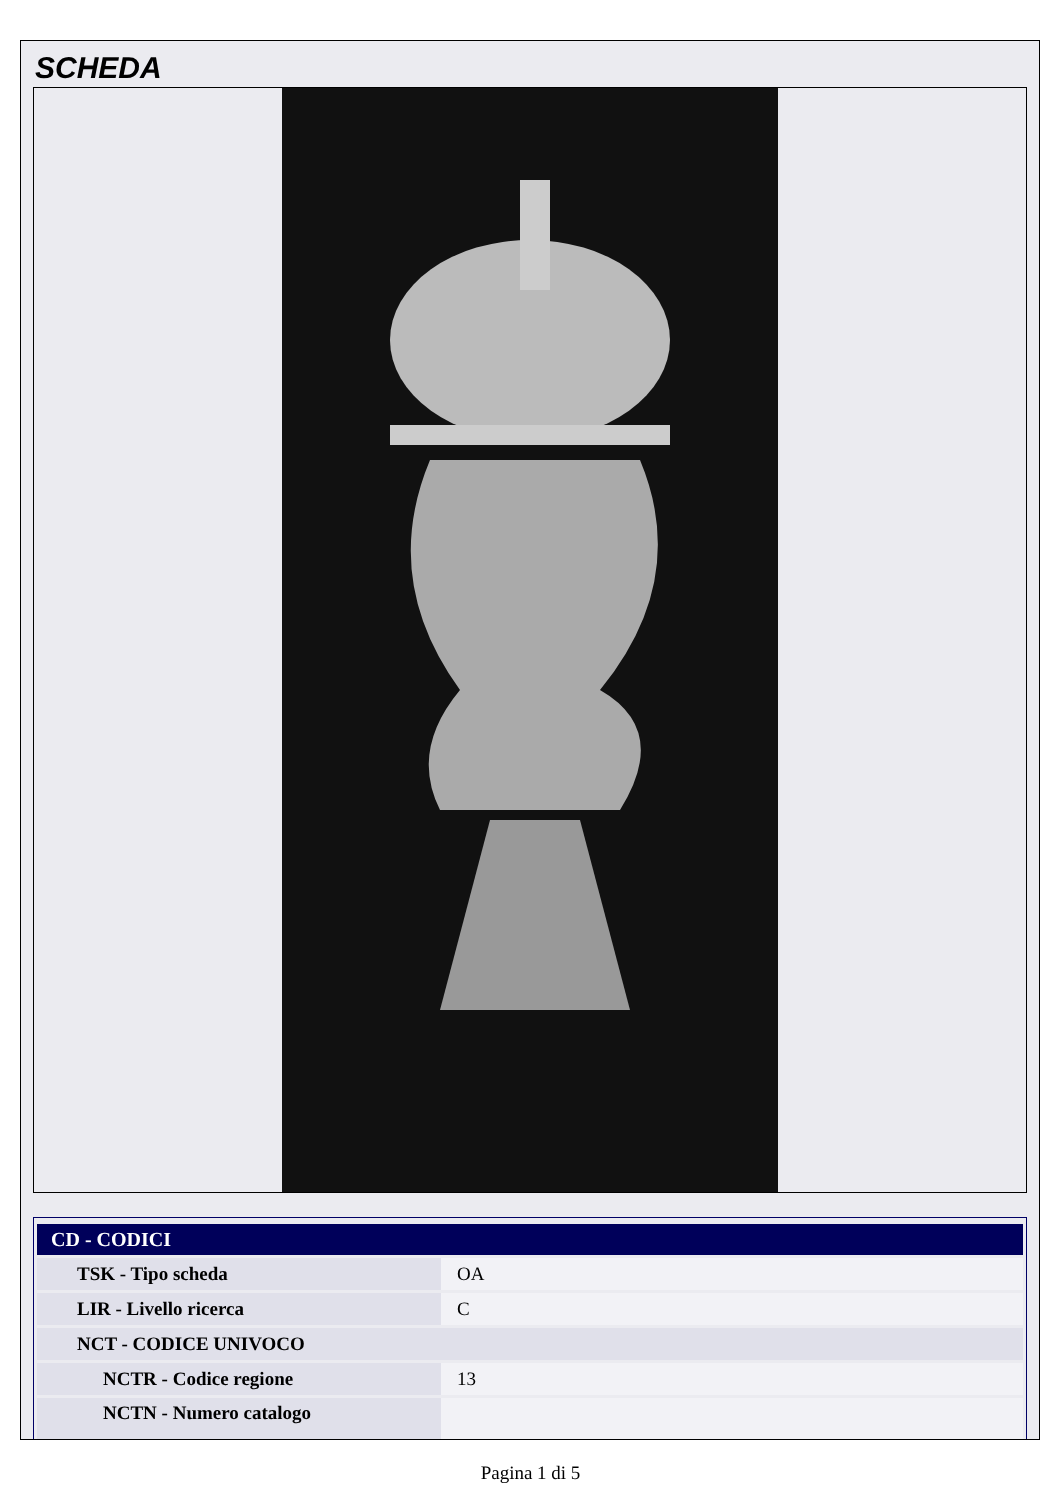SCHEDA
| CD - CODICI | |
| --- | --- |
| TSK - Tipo scheda | OA |
| LIR - Livello ricerca | C |
| NCT - CODICE UNIVOCO | |
| NCTR - Codice regione | 13 |
| NCTN - Numero catalogo | |
Pagina 1 di 5